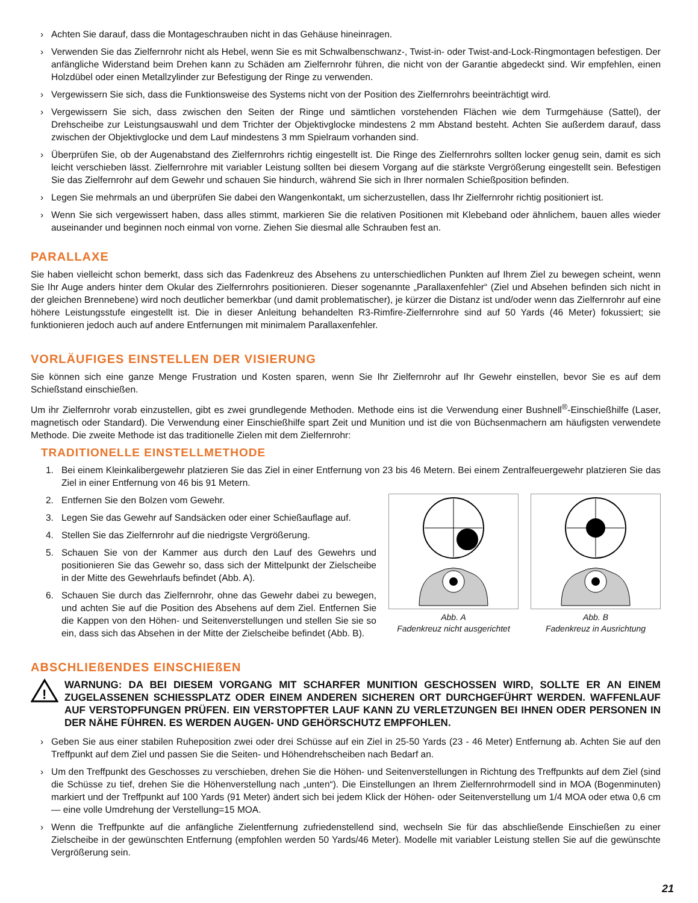› Achten Sie darauf, dass die Montageschrauben nicht in das Gehäuse hineinragen.
› Verwenden Sie das Zielfernrohr nicht als Hebel, wenn Sie es mit Schwalbenschwanz-, Twist-in- oder Twist-and-Lock-Ringmontagen befestigen. Der anfängliche Widerstand beim Drehen kann zu Schäden am Zielfernrohr führen, die nicht von der Garantie abgedeckt sind. Wir empfehlen, einen Holzdübel oder einen Metallzylinder zur Befestigung der Ringe zu verwenden.
› Vergewissern Sie sich, dass die Funktionsweise des Systems nicht von der Position des Zielfernrohrs beeinträchtigt wird.
› Vergewissern Sie sich, dass zwischen den Seiten der Ringe und sämtlichen vorstehenden Flächen wie dem Turmgehäuse (Sattel), der Drehscheibe zur Leistungsauswahl und dem Trichter der Objektivglocke mindestens 2 mm Abstand besteht. Achten Sie außerdem darauf, dass zwischen der Objektivglocke und dem Lauf mindestens 3 mm Spielraum vorhanden sind.
› Überprüfen Sie, ob der Augenabstand des Zielfernrohrs richtig eingestellt ist. Die Ringe des Zielfernrohrs sollten locker genug sein, damit es sich leicht verschieben lässt. Zielfernrohre mit variabler Leistung sollten bei diesem Vorgang auf die stärkste Vergrößerung eingestellt sein. Befestigen Sie das Zielfernrohr auf dem Gewehr und schauen Sie hindurch, während Sie sich in Ihrer normalen Schießposition befinden.
› Legen Sie mehrmals an und überprüfen Sie dabei den Wangenkontakt, um sicherzustellen, dass Ihr Zielfernrohr richtig positioniert ist.
› Wenn Sie sich vergewissert haben, dass alles stimmt, markieren Sie die relativen Positionen mit Klebeband oder ähnlichem, bauen alles wieder auseinander und beginnen noch einmal von vorne. Ziehen Sie diesmal alle Schrauben fest an.
PARALLAXE
Sie haben vielleicht schon bemerkt, dass sich das Fadenkreuz des Absehens zu unterschiedlichen Punkten auf Ihrem Ziel zu bewegen scheint, wenn Sie Ihr Auge anders hinter dem Okular des Zielfernrohrs positionieren. Dieser sogenannte „Parallaxenfehler“ (Ziel und Absehen befinden sich nicht in der gleichen Brennebene) wird noch deutlicher bemerkbar (und damit problematischer), je kürzer die Distanz ist und/oder wenn das Zielfernrohr auf eine höhere Leistungsstufe eingestellt ist. Die in dieser Anleitung behandelten R3-Rimfire-Zielfernrohre sind auf 50 Yards (46 Meter) fokussiert; sie funktionieren jedoch auch auf andere Entfernungen mit minimalem Parallaxenfehler.
VORLÄUFIGES EINSTELLEN DER VISIERUNG
Sie können sich eine ganze Menge Frustration und Kosten sparen, wenn Sie Ihr Zielfernrohr auf Ihr Gewehr einstellen, bevor Sie es auf dem Schießstand einschießen.
Um ihr Zielfernrohr vorab einzustellen, gibt es zwei grundlegende Methoden. Methode eins ist die Verwendung einer Bushnell<sup>®</sup>-Einschießhilfe (Laser, magnetisch oder Standard). Die Verwendung einer Einschießhilfe spart Zeit und Munition und ist die von Büchsenmachern am häufigsten verwendete Methode. Die zweite Methode ist das traditionelle Zielen mit dem Zielfernrohr:
TRADITIONELLE EINSTELLMETHODE
1. Bei einem Kleinkalibergewehr platzieren Sie das Ziel in einer Entfernung von 23 bis 46 Metern. Bei einem Zentralfeuergewehr platzieren Sie das Ziel in einer Entfernung von 46 bis 91 Metern.
2. Entfernen Sie den Bolzen vom Gewehr.
3. Legen Sie das Gewehr auf Sandsäcken oder einer Schießauflage auf.
4. Stellen Sie das Zielfernrohr auf die niedrigste Vergrößerung.
5. Schauen Sie von der Kammer aus durch den Lauf des Gewehrs und positionieren Sie das Gewehr so, dass sich der Mittelpunkt der Zielscheibe in der Mitte des Gewehrlaufs befindet (Abb. A).
6. Schauen Sie durch das Zielfernrohr, ohne das Gewehr dabei zu bewegen, und achten Sie auf die Position des Absehens auf dem Ziel. Entfernen Sie die Kappen von den Höhen- und Seitenverstellungen und stellen Sie sie so ein, dass sich das Absehen in der Mitte der Zielscheibe befindet (Abb. B).
Abb. A
Fadenkreuz nicht ausgerichtet
Abb. B
Fadenkreuz in Ausrichtung
ABSCHLIEßENDES EINSCHIEßEN
!
WARNUNG: DA BEI DIESEM VORGANG MIT SCHARFER MUNITION GESCHOSSEN WIRD, SOLLTE ER AN EINEM ZUGELASSENEN SCHIESSPLATZ ODER EINEM ANDEREN SICHEREN ORT DURCHGEFÜHRT WERDEN. WAFFENLAUF AUF VERSTOPFUNGEN PRÜFEN. EIN VERSTOPFTER LAUF KANN ZU VERLETZUNGEN BEI IHNEN ODER PERSONEN IN DER NÄHE FÜHREN. ES WERDEN AUGEN- UND GEHÖRSCHUTZ EMPFOHLEN.
› Geben Sie aus einer stabilen Ruheposition zwei oder drei Schüsse auf ein Ziel in 25-50 Yards (23 - 46 Meter) Entfernung ab. Achten Sie auf den Treffpunkt auf dem Ziel und passen Sie die Seiten- und Höhendrehscheiben nach Bedarf an.
› Um den Treffpunkt des Geschosses zu verschieben, drehen Sie die Höhen- und Seitenverstellungen in Richtung des Treffpunkts auf dem Ziel (sind die Schüsse zu tief, drehen Sie die Höhenverstellung nach „unten“). Die Einstellungen an Ihrem Zielfernrohrmodell sind in MOA (Bogenminuten) markiert und der Treffpunkt auf 100 Yards (91 Meter) ändert sich bei jedem Klick der Höhen- oder Seitenverstellung um 1/4 MOA oder etwa 0,6 cm — eine volle Umdrehung der Verstellung=15 MOA.
› Wenn die Treffpunkte auf die anfängliche Zielentfernung zufriedenstellend sind, wechseln Sie für das abschließende Einschießen zu einer Zielscheibe in der gewünschten Entfernung (empfohlen werden 50 Yards/46 Meter). Modelle mit variabler Leistung stellen Sie auf die gewünschte Vergrößerung sein.
21